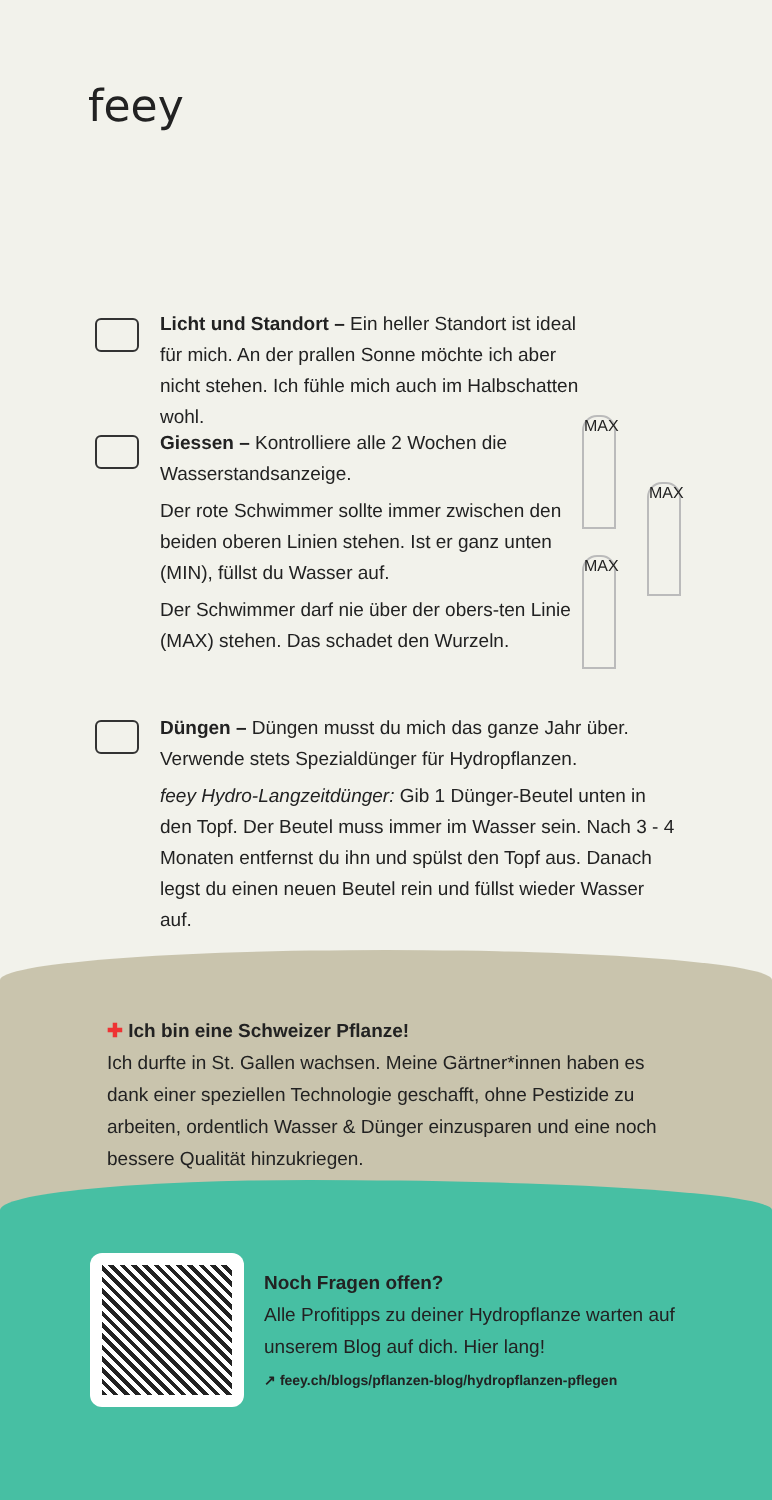feey
Licht und Standort – Ein heller Standort ist ideal für mich. An der prallen Sonne möchte ich aber nicht stehen. Ich fühle mich auch im Halbschatten wohl.
Giessen – Kontrolliere alle 2 Wochen die Wasserstandsanzeige.
Der rote Schwimmer sollte immer zwischen den beiden oberen Linien stehen. Ist er ganz unten (MIN), füllst du Wasser auf.
Der Schwimmer darf nie über der obers-ten Linie (MAX) stehen. Das schadet den Wurzeln.
MAX
MAX
MAX
Düngen – Düngen musst du mich das ganze Jahr über. Verwende stets Spezialdünger für Hydropflanzen.
feey Hydro-Langzeitdünger: Gib 1 Dünger-Beutel unten in den Topf. Der Beutel muss immer im Wasser sein. Nach 3 - 4 Monaten entfernst du ihn und spülst den Topf aus. Danach legst du einen neuen Beutel rein und füllst wieder Wasser auf.
✚ Ich bin eine Schweizer Pflanze!
Ich durfte in St. Gallen wachsen. Meine Gärtner*innen haben es dank einer speziellen Technologie geschafft, ohne Pestizide zu arbeiten, ordentlich Wasser & Dünger einzusparen und eine noch bessere Qualität hinzukriegen.
Noch Fragen offen?
Alle Profitipps zu deiner Hydropflanze warten auf unserem Blog auf dich. Hier lang!
↗ feey.ch/blogs/pflanzen-blog/hydropflanzen-pflegen